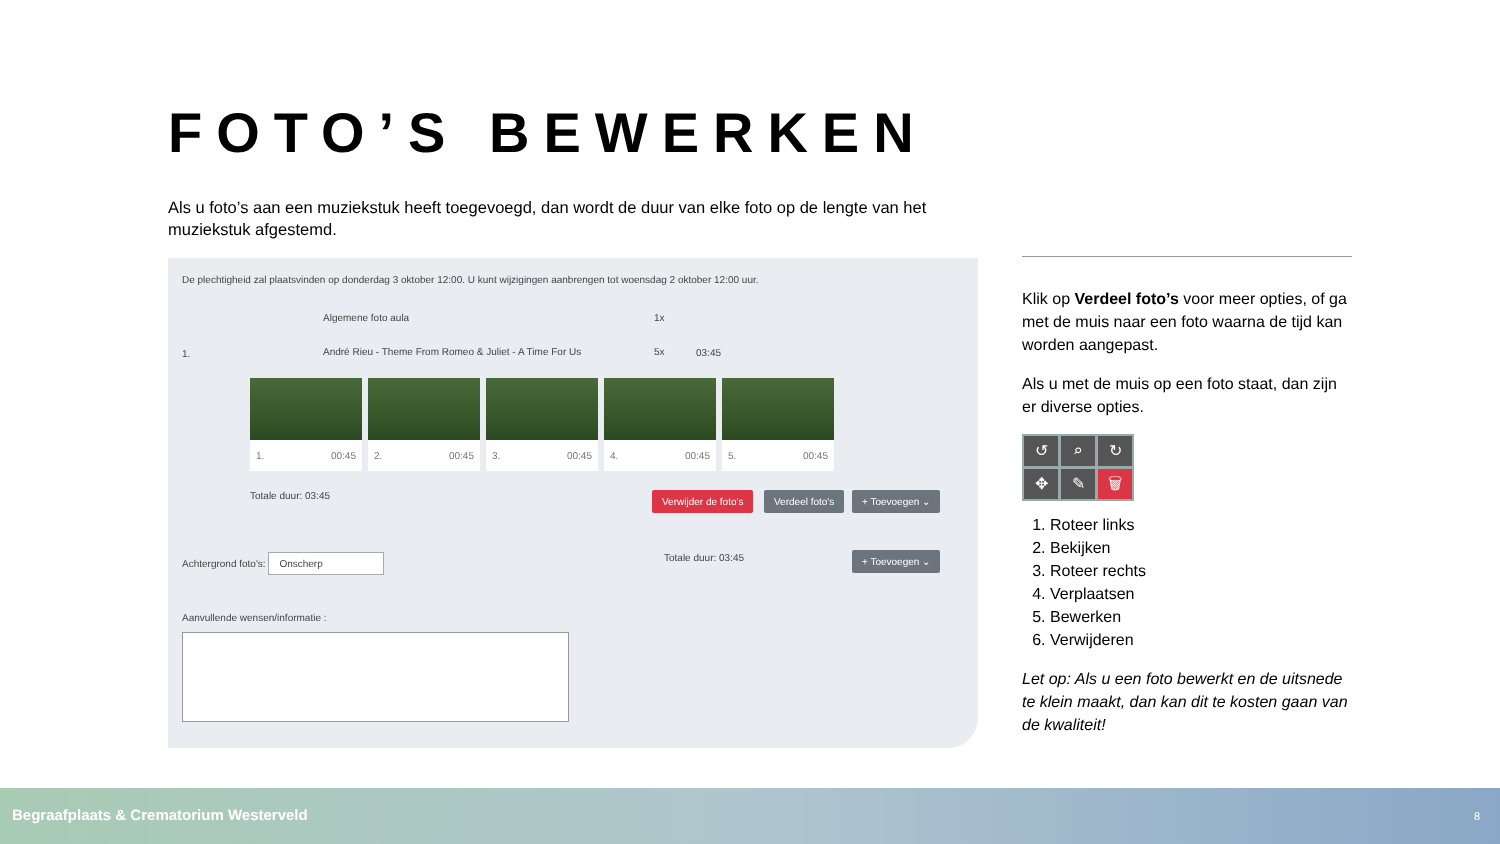FOTO’S BEWERKEN
Als u foto’s aan een muziekstuk heeft toegevoegd, dan wordt de duur van elke foto op de lengte van het muziekstuk afgestemd.
De plechtigheid zal plaatsvinden op donderdag 3 oktober 12:00. U kunt wijzigingen aanbrengen tot woensdag 2 oktober 12:00 uur.
Algemene foto aula 1x
1.
André Rieu - Theme From Romeo & Juliet - A Time For Us
5x 03:45
1. 00:45 2. 00:45 3. 00:45 4. 00:45 5. 00:45
Totale duur: 03:45 Verwijder de foto's Verdeel foto's + Toevoegen ⌄
Achtergrond foto's: Onscherp
Totale duur: 03:45 + Toevoegen ⌄
Aanvullende wensen/informatie :
Klik op Verdeel foto’s voor meer opties, of ga met de muis naar een foto waarna de tijd kan worden aangepast.
Als u met de muis op een foto staat, dan zijn er diverse opties.
↺ ⌕ ↻ ✥ ✎ 🗑
1. Roteer links
2. Bekijken
3. Roteer rechts
4. Verplaatsen
5. Bewerken
6. Verwijderen
Let op: Als u een foto bewerkt en de uitsnede te klein maakt, dan kan dit te kosten gaan van de kwaliteit!
Begraafplaats & Crematorium Westerveld 8